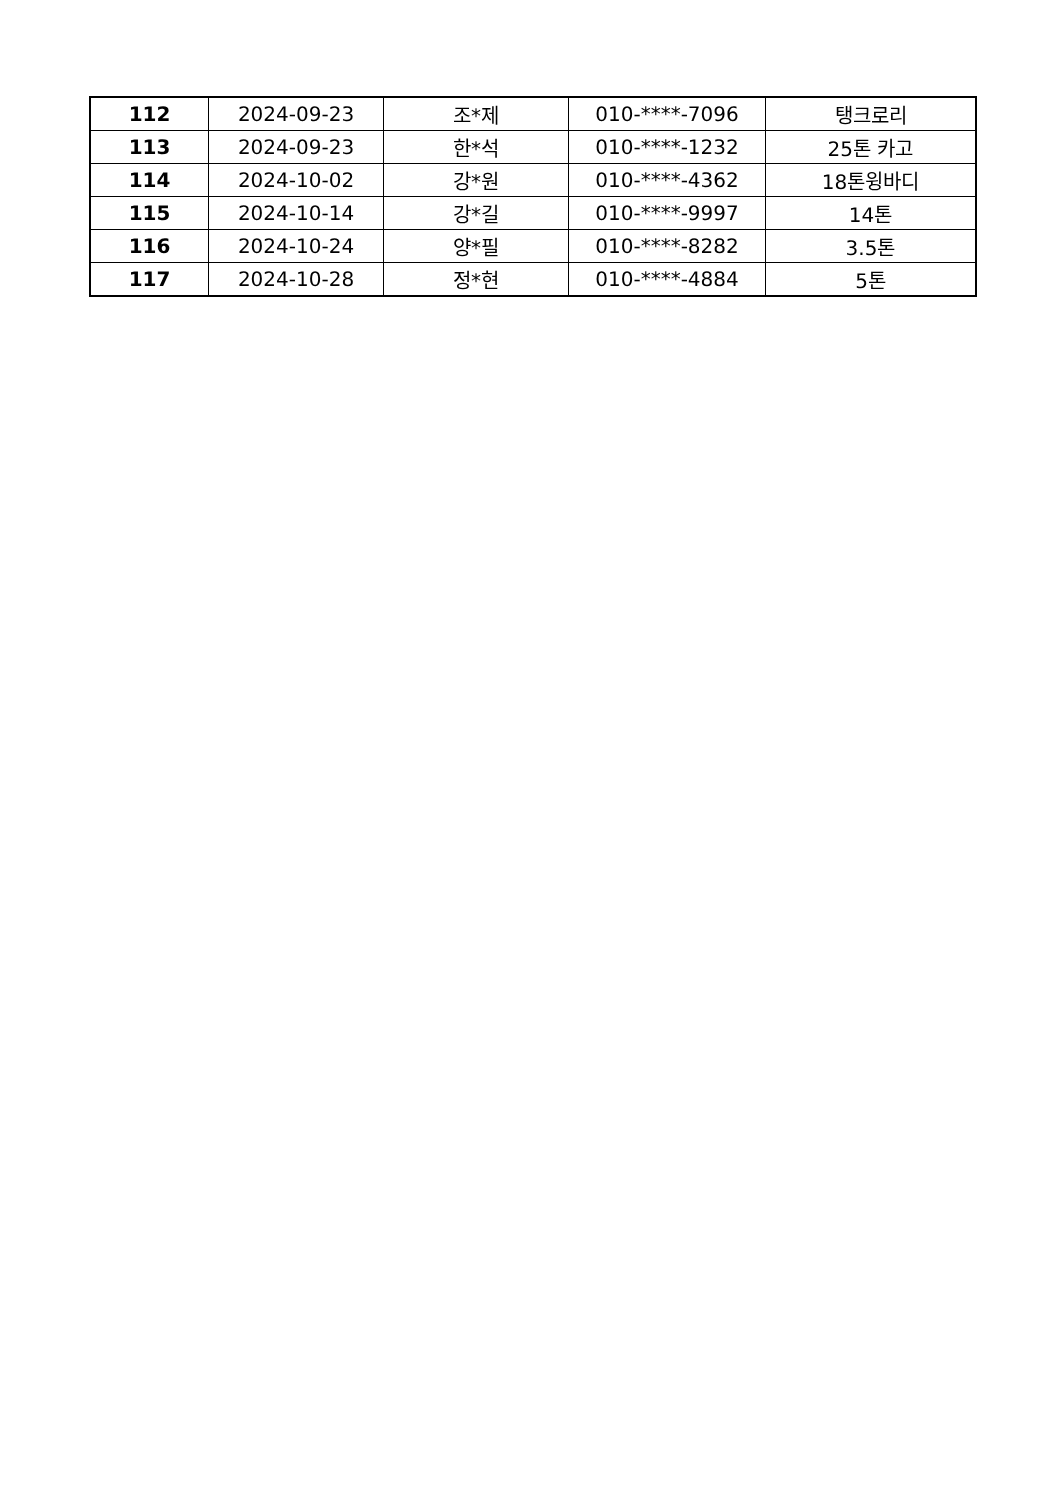| 112 | 2024-09-23 | 조*제 | 010-****-7096 | 탱크로리 |
| 113 | 2024-09-23 | 한*석 | 010-****-1232 | 25톤 카고 |
| 114 | 2024-10-02 | 강*원 | 010-****-4362 | 18톤윙바디 |
| 115 | 2024-10-14 | 강*길 | 010-****-9997 | 14톤 |
| 116 | 2024-10-24 | 양*필 | 010-****-8282 | 3.5톤 |
| 117 | 2024-10-28 | 정*현 | 010-****-4884 | 5톤 |